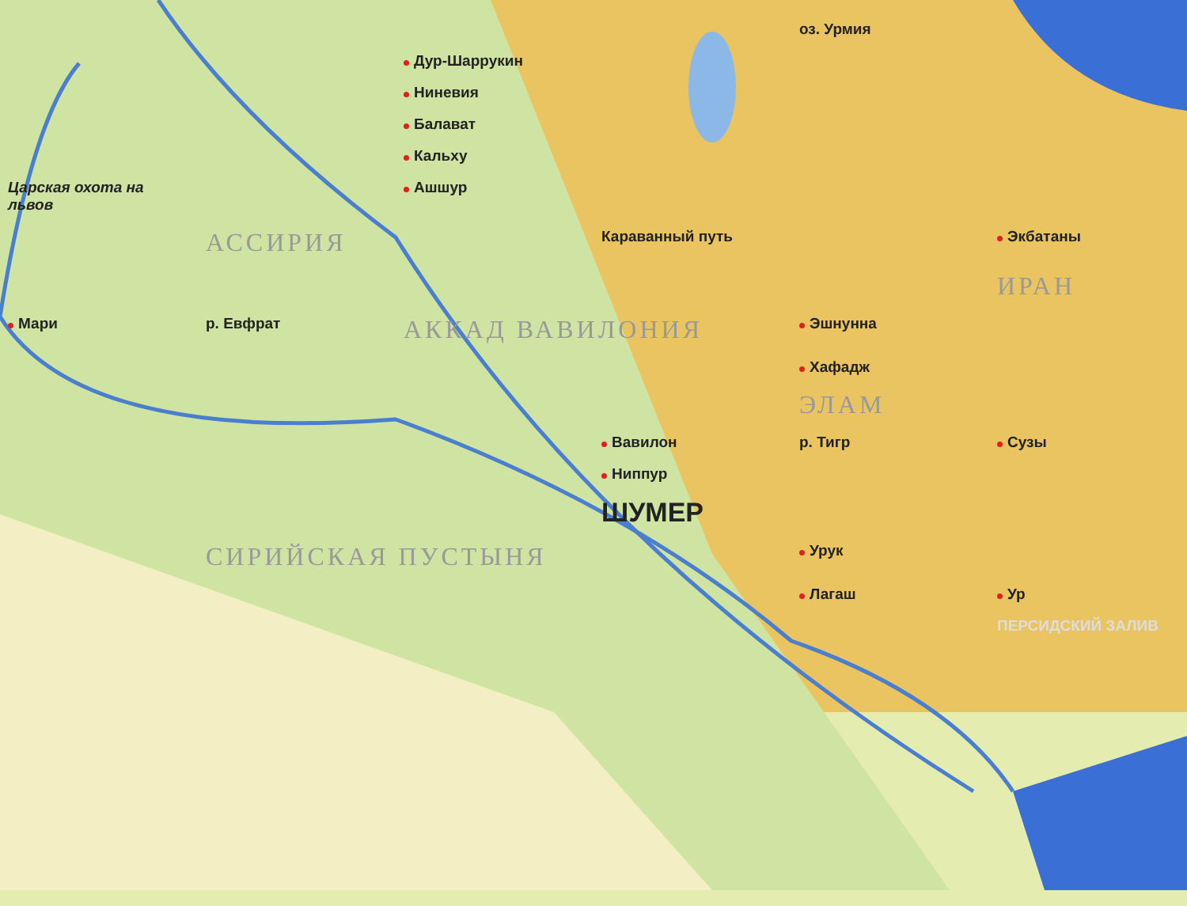оз. Урмия
Дур-Шаррукин
Ниневия
Балават
Кальху
Царская охота на львов
Ашшур
АССИРИЯ
Караванный путь
Экбатаны
ИРАН
Мари
р. Евфрат
АККАД ВАВИЛОНИЯ
Эшнунна
Хафадж
ЭЛАМ
Вавилон
р. Тигр
Сузы
Ниппур
ШУМЕР
СИРИЙСКАЯ ПУСТЫНЯ
Урук
Лагаш
Ур
ПЕРСИДСКИЙ ЗАЛИВ